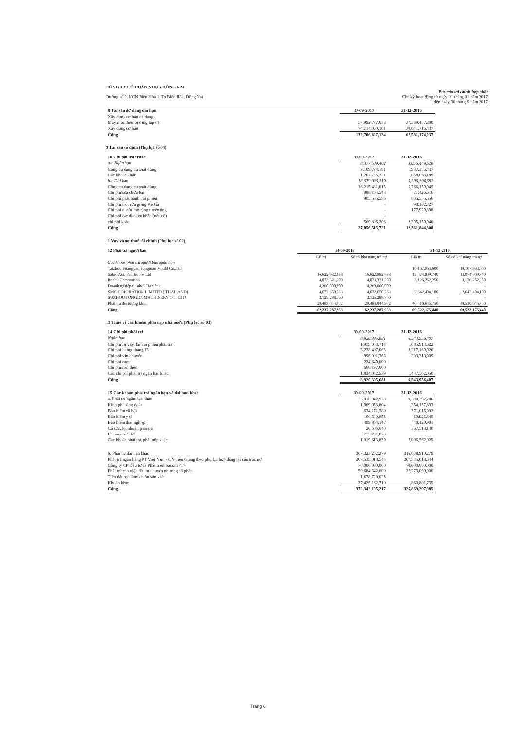CÔNG TY CỔ PHẦN NHỰA ĐỒNG NAI
Đường số 9, KCN Biên Hòa 1, Tp Biên Hòa, Đồng Nai
Báo cáo tài chính hợp nhất
Cho kỳ hoạt động từ ngày 01 tháng 01 năm 2017
đến ngày 30 tháng 9 năm 2017
| 8 Tài sản dở dang dài hạn | 30-09-2017 | 31-12-2016 | |
| Xây dựng cơ bản dở dang | | | |
| Máy móc thiết bị đang lắp đặt | 57,992,777,033 | 37,539,457,800 | |
| Xây dựng cơ bản | 74,714,050,101 | 30,041,716,437 | |
| Cộng | 132,706,827,134 | 67,581,174,237 | |
9 Tài sản cố định (Phụ lục số 04)
| 10 Chi phí trả trước | 30-09-2017 | 31-12-2016 | |
| a> Ngắn hạn | 8,377,509,402 | 3,055,449,626 | |
| Công cụ dụng cụ xuất dùng | 7,109,774,181 | 1,987,386,437 | |
| Các khoản khác | 1,267,735,221 | 1,068,063,189 | |
| b> Dài hạn | 18,679,006,319 | 9,306,394,682 | |
| Công cụ dụng cụ xuất dùng | 16,215,481,015 | 5,766,159,945 | |
| Chi phí sửa chữa lớn | 988,164,543 | 71,426,616 | |
| Chi phí phát hành trái phiếu | 905,555,555 | 805,555,556 | |
| Chi phí thổi rửa giếng Kê Gà | - | 90,162,727 | |
| Chi phí di dời mở rộng tuyến ống | - | 177,929,898 | |
| Chi phí các dịch vụ khác (nếu có) | - | | |
| chi phí khác | 569,805,206 | 2,395,159,940 | |
| Cộng | 27,056,515,721 | 12,361,844,308 | |
11 Vay và nợ thuê tài chính (Phụ lục số 02)
| 12 Phải trả người bán | 30-09-2017 | | 31-12-2016 | |
| | Giá trị | Số có khả năng trả nợ | Giá trị | Số có khả năng trả nợ |
| Các khoản phải trả người bán ngắn hạn | | | | |
| Taizhou Huangyan Yongmao Mould Co.,Ltd | | | 10,167,963,600 | 10,167,963,600 |
| Sabic Asia Pacific Pte Ltd | 16,622,982,838 | 16,622,982,838 | 13,074,909,740 | 13,074,909,740 |
| Itochu Corporation | 4,073,321,200 | 4,073,321,200 | 3,126,252,250 | 3,126,252,250 |
| Doanh nghiệp tư nhân Tia Sáng | 4,260,000,000 | 4,260,000,000 | | - |
| SMC COPORATION LIMITED ( THAILAND) | 4,672,650,263 | 4,672,650,263 | 2,642,404,100 | 2,642,404,100 |
| SUZHOU TONGDA MACHINERY CO., LTD | 3,125,288,700 | 3,125,288,700 | - | - |
| Phải trả đối tượng khác | 29,483,044,952 | 29,483,044,952 | 40,510,645,750 | 40,510,645,750 |
| Cộng | 62,237,287,953 | 62,237,287,953 | 69,522,175,440 | 69,522,175,440 |
13 Thuế và các khoản phải nộp nhà nước (Phụ lục số 03)
| 14 Chi phí phải trả | 30-09-2017 | 31-12-2016 | |
| Ngắn hạn | 8,920,395,681 | 6,543,956,407 | |
| Chi phí lãi vay, lãi trái phiếu phải trả | 1,959,058,714 | 1,685,913,522 | |
| Chi phí lương tháng 13 | 3,238,407,065 | 3,217,169,926 | |
| Chi phí vận chuyển | 996,001,363 | 203,310,909 | |
| Chi phí cơm | 224,649,000 | | |
| Chi phí tiền điện | 668,197,000 | | |
| Các chi phí phải trả ngắn hạn khác | 1,834,082,539 | 1,437,562,050 | |
| Cộng | 8,920,395,681 | 6,543,956,407 | |
| 15 Các khoản phải trả ngắn hạn và dài hạn khác | 30-09-2017 | 31-12-2016 | |
| a, Phải trả ngắn hạn khác | 5,018,942,938 | 9,200,297,706 | |
| Kinh phí công đoàn | 1,969,053,804 | 1,354,157,893 | |
| Bảo hiểm xã hội | 634,171,780 | 371,016,902 | |
| Bảo hiểm y tế | 100,340,855 | 60,926,845 | |
| Bảo hiểm thất nghiệp | 499,864,147 | 40,120,901 | |
| Cổ tức, lợi nhuận phải trả | 20,606,640 | 367,513,140 | |
| Lãi vay phải trả | 775,291,873 | | |
| Các khoản phải trả, phải nộp khác | 1,019,613,839 | 7,006,562,025 | |
| b, Phải trả dài hạn khác | 367,323,252,279 | 316,668,910,279 | |
| Phải trả ngân hàng PT Việt Nam - CN Tiền Giang theo phụ lục hợp đồng tái cấu trúc nợ | 207,535,018,544 | 207,535,018,544 | |
| Công ty CP Đầu tư và Phát triển Sacom <1> | 70,000,000,000 | 70,000,000,000 | |
| Phải trả cho việc đầu tư chuyển nhượng cổ phần | 50,684,342,000 | 37,273,090,000 | |
| Tiền đặt cọc làm khuôn sản xuất | 1,678,729,025 | | |
| Khoản khác | 37,425,162,710 | 1,860,801,735 | |
| Cộng | 372,342,195,217 | 325,869,207,985 | |
Trang 6